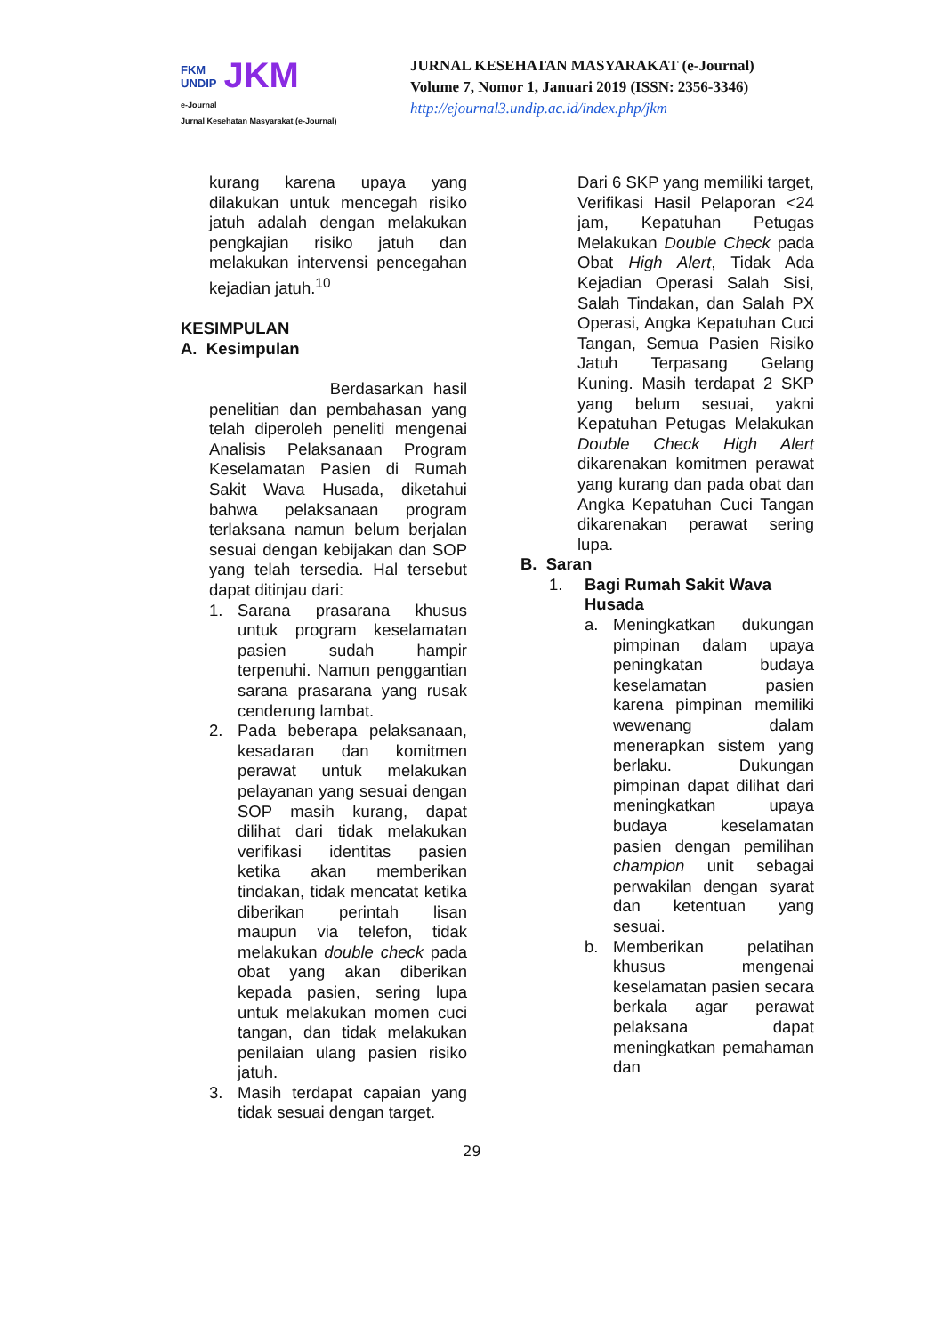FKM
UNDIP JKM
e-Journal
Jurnal Kesehatan Masyarakat (e-Journal)
JURNAL KESEHATAN MASYARAKAT (e-Journal)
Volume 7, Nomor 1, Januari 2019 (ISSN: 2356-3346)
http://ejournal3.undip.ac.id/index.php/jkm
kurang karena upaya yang dilakukan untuk mencegah risiko jatuh adalah dengan melakukan pengkajian risiko jatuh dan melakukan intervensi pencegahan kejadian jatuh.<sup>10</sup>
KESIMPULAN
A. Kesimpulan
Berdasarkan hasil penelitian dan pembahasan yang telah diperoleh peneliti mengenai Analisis Pelaksanaan Program Keselamatan Pasien di Rumah Sakit Wava Husada, diketahui bahwa pelaksanaan program terlaksana namun belum berjalan sesuai dengan kebijakan dan SOP yang telah tersedia. Hal tersebut dapat ditinjau dari:
1. Sarana prasarana khusus untuk program keselamatan pasien sudah hampir terpenuhi. Namun penggantian sarana prasarana yang rusak cenderung lambat.
2. Pada beberapa pelaksanaan, kesadaran dan komitmen perawat untuk melakukan pelayanan yang sesuai dengan SOP masih kurang, dapat dilihat dari tidak melakukan verifikasi identitas pasien ketika akan memberikan tindakan, tidak mencatat ketika diberikan perintah lisan maupun via telefon, tidak melakukan double check pada obat yang akan diberikan kepada pasien, sering lupa untuk melakukan momen cuci tangan, dan tidak melakukan penilaian ulang pasien risiko jatuh.
3. Masih terdapat capaian yang tidak sesuai dengan target.
Dari 6 SKP yang memiliki target, Verifikasi Hasil Pelaporan <24 jam, Kepatuhan Petugas Melakukan Double Check pada Obat High Alert, Tidak Ada Kejadian Operasi Salah Sisi, Salah Tindakan, dan Salah PX Operasi, Angka Kepatuhan Cuci Tangan, Semua Pasien Risiko Jatuh Terpasang Gelang Kuning. Masih terdapat 2 SKP yang belum sesuai, yakni Kepatuhan Petugas Melakukan Double Check High Alert dikarenakan komitmen perawat yang kurang dan pada obat dan Angka Kepatuhan Cuci Tangan dikarenakan perawat sering lupa.
B. Saran
1. Bagi Rumah Sakit Wava Husada
a. Meningkatkan dukungan pimpinan dalam upaya peningkatan budaya keselamatan pasien karena pimpinan memiliki wewenang dalam menerapkan sistem yang berlaku. Dukungan pimpinan dapat dilihat dari meningkatkan upaya budaya keselamatan pasien dengan pemilihan champion unit sebagai perwakilan dengan syarat dan ketentuan yang sesuai.
b. Memberikan pelatihan khusus mengenai keselamatan pasien secara berkala agar perawat pelaksana dapat meningkatkan pemahaman dan
29